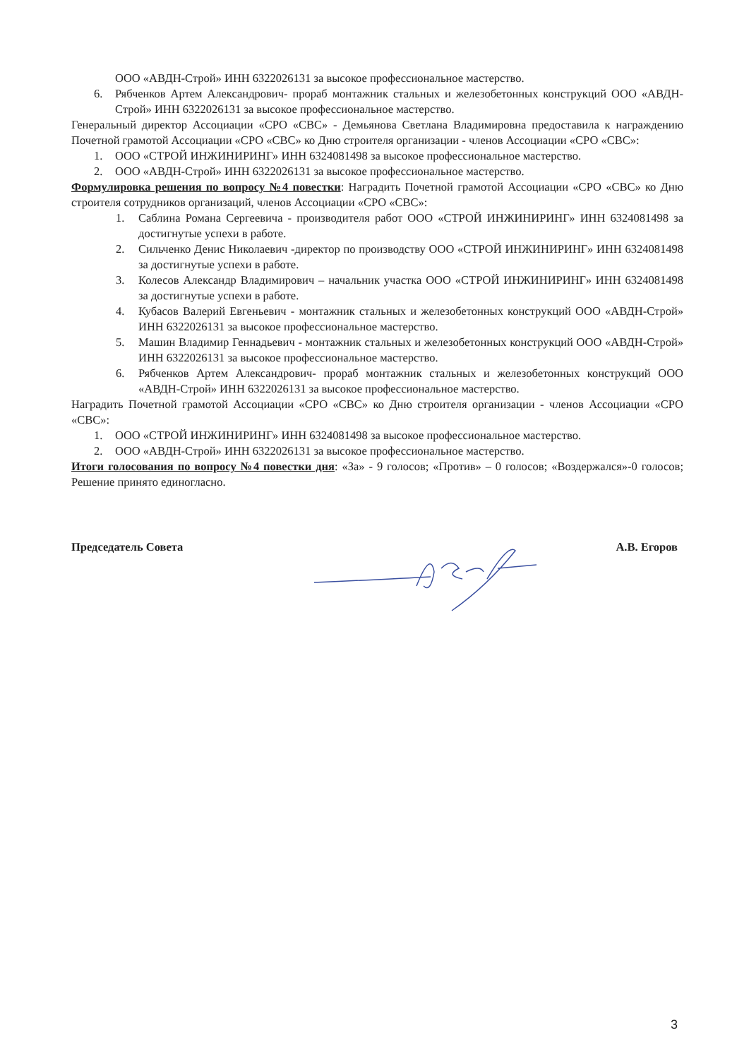ООО «АВДН-Строй» ИНН 6322026131 за высокое профессиональное мастерство.
6. Рябченков Артем Александрович- прораб монтажник стальных и железобетонных конструкций ООО «АВДН-Строй» ИНН 6322026131 за высокое профессиональное мастерство.
Генеральный директор Ассоциации «СРО «СВС» - Демьянова Светлана Владимировна предоставила к награждению Почетной грамотой Ассоциации «СРО «СВС» ко Дню строителя организации - членов Ассоциации «СРО «СВС»:
1. ООО «СТРОЙ ИНЖИНИРИНГ» ИНН 6324081498 за высокое профессиональное мастерство.
2. ООО «АВДН-Строй» ИНН 6322026131 за высокое профессиональное мастерство.
Формулировка решения по вопросу №4 повестки: Наградить Почетной грамотой Ассоциации «СРО «СВС» ко Дню строителя сотрудников организаций, членов Ассоциации «СРО «СВС»:
1. Саблина Романа Сергеевича - производителя работ ООО «СТРОЙ ИНЖИНИРИНГ» ИНН 6324081498 за достигнутые успехи в работе.
2. Сильченко Денис Николаевич -директор по производству ООО «СТРОЙ ИНЖИНИРИНГ» ИНН 6324081498 за достигнутые успехи в работе.
3. Колесов Александр Владимирович – начальник участка ООО «СТРОЙ ИНЖИНИРИНГ» ИНН 6324081498 за достигнутые успехи в работе.
4. Кубасов Валерий Евгеньевич - монтажник стальных и железобетонных конструкций ООО «АВДН-Строй» ИНН 6322026131 за высокое профессиональное мастерство.
5. Машин Владимир Геннадьевич - монтажник стальных и железобетонных конструкций ООО «АВДН-Строй» ИНН 6322026131 за высокое профессиональное мастерство.
6. Рябченков Артем Александрович- прораб монтажник стальных и железобетонных конструкций ООО «АВДН-Строй» ИНН 6322026131 за высокое профессиональное мастерство.
Наградить Почетной грамотой Ассоциации «СРО «СВС» ко Дню строителя организации - членов Ассоциации «СРО «СВС»:
1. ООО «СТРОЙ ИНЖИНИРИНГ» ИНН 6324081498 за высокое профессиональное мастерство.
2. ООО «АВДН-Строй» ИНН 6322026131 за высокое профессиональное мастерство.
Итоги голосования по вопросу №4 повестки дня: «За» - 9 голосов; «Против» – 0 голосов; «Воздержался»-0 голосов; Решение принято единогласно.
Председатель Совета А.В. Егоров
3